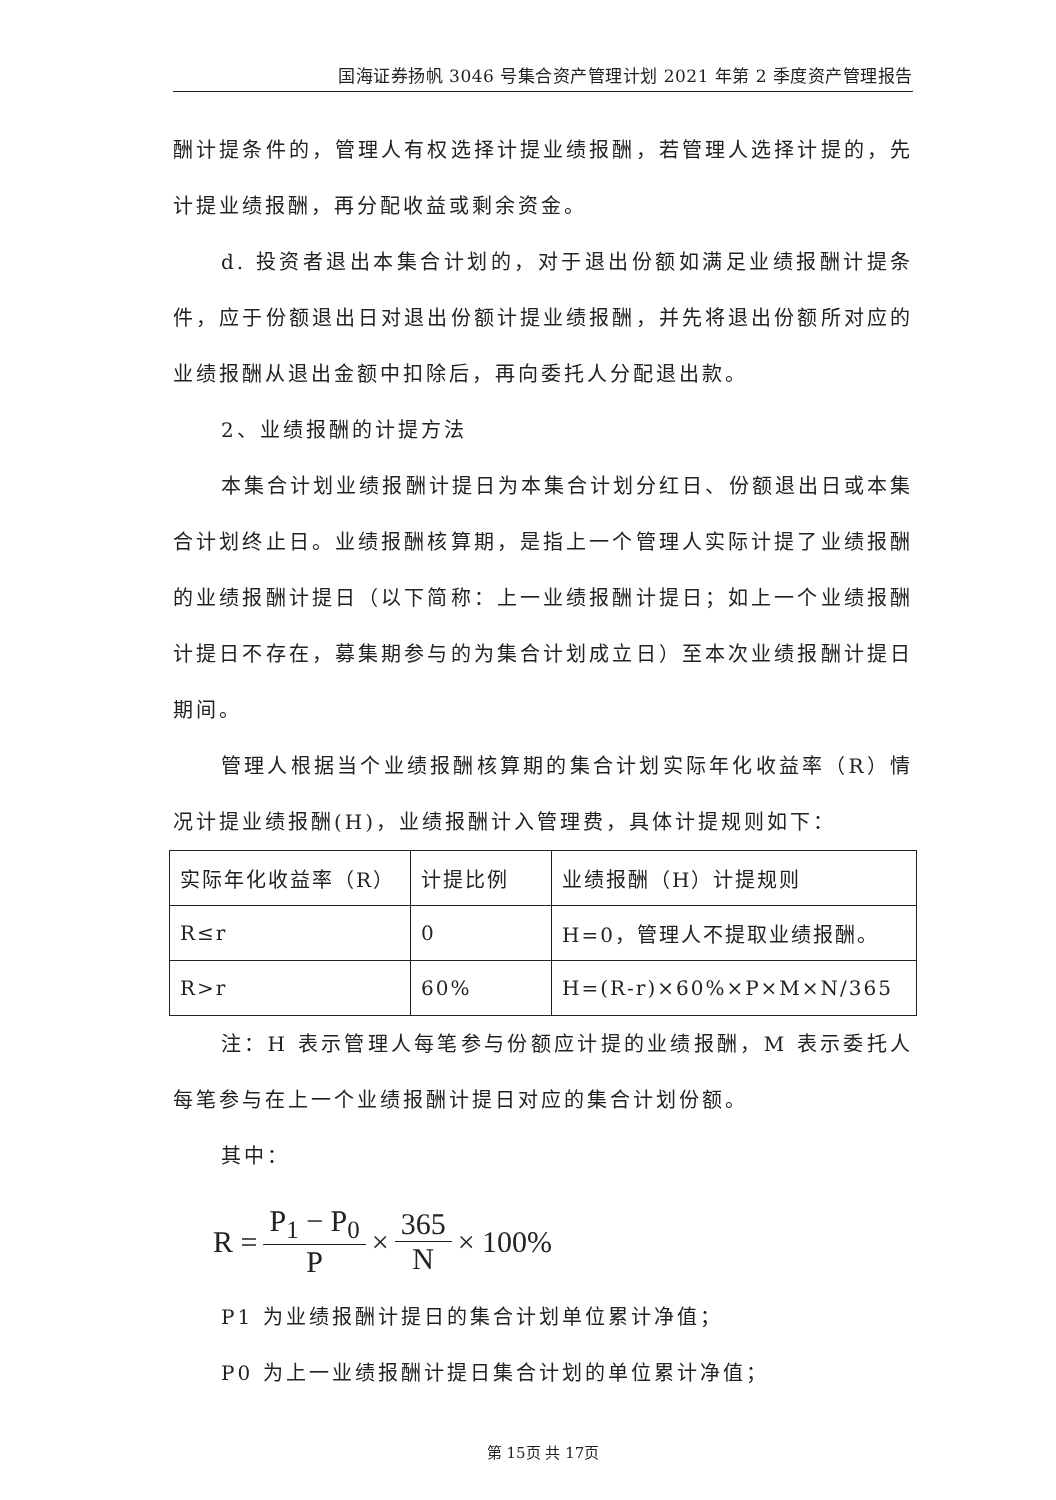国海证券扬帆 3046 号集合资产管理计划 2021 年第 2 季度资产管理报告
酬计提条件的，管理人有权选择计提业绩报酬，若管理人选择计提的，先计提业绩报酬，再分配收益或剩余资金。
d. 投资者退出本集合计划的，对于退出份额如满足业绩报酬计提条件，应于份额退出日对退出份额计提业绩报酬，并先将退出份额所对应的业绩报酬从退出金额中扣除后，再向委托人分配退出款。
2、业绩报酬的计提方法
本集合计划业绩报酬计提日为本集合计划分红日、份额退出日或本集合计划终止日。业绩报酬核算期，是指上一个管理人实际计提了业绩报酬的业绩报酬计提日（以下简称：上一业绩报酬计提日；如上一个业绩报酬计提日不存在，募集期参与的为集合计划成立日）至本次业绩报酬计提日期间。
管理人根据当个业绩报酬核算期的集合计划实际年化收益率（R）情况计提业绩报酬(H)，业绩报酬计入管理费，具体计提规则如下：
| 实际年化收益率（R） | 计提比例 | 业绩报酬（H）计提规则 |
| R≤r | 0 | H=0，管理人不提取业绩报酬。 |
| R>r | 60% | H=(R-r)×60%×P×M×N/365 |
注：H 表示管理人每笔参与份额应计提的业绩报酬，M 表示委托人每笔参与在上一个业绩报酬计提日对应的集合计划份额。
其中：
R = P<sub>1</sub> − P<sub>0</sub> P × 365 N × 100%
P1 为业绩报酬计提日的集合计划单位累计净值；
P0 为上一业绩报酬计提日集合计划的单位累计净值；
第 15页 共 17页